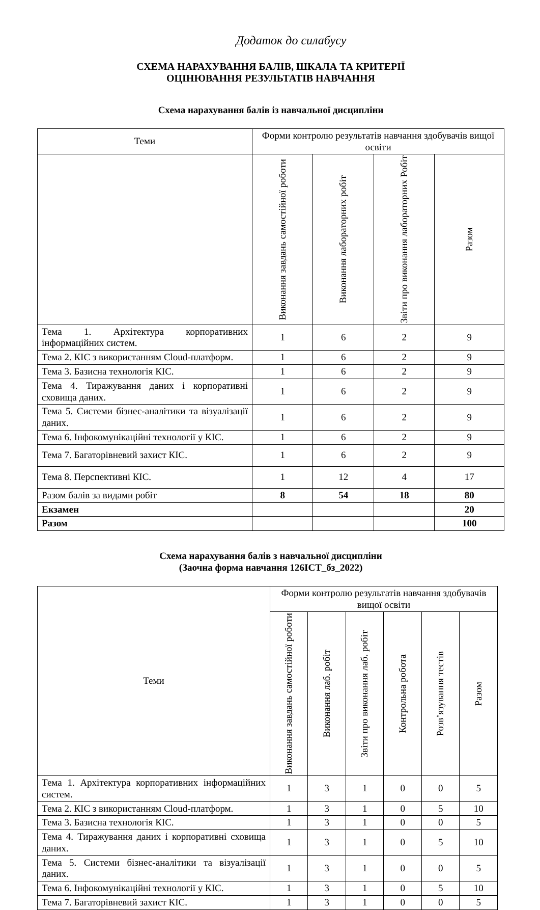Додаток до силабусу
СХЕМА НАРАХУВАННЯ БАЛІВ, ШКАЛА ТА КРИТЕРІЇ
ОЦІНЮВАННЯ РЕЗУЛЬТАТІВ НАВЧАННЯ
Схема нарахування балів із навчальної дисципліни
| Теми | Форми контролю результатів навчання здобувачів вищої освіти | | | |
| --- | --- | --- | --- | --- |
| | Виконання завдань самостійної роботи | Виконання лабораторних робіт | Звіти про виконання лабораторних Робіт | Разом |
| Тема 1. Архітектура корпоративних інформаційних систем. | 1 | 6 | 2 | 9 |
| Тема 2. КІС з використанням Cloud-платформ. | 1 | 6 | 2 | 9 |
| Тема 3. Базисна технологія КІС. | 1 | 6 | 2 | 9 |
| Тема 4. Тиражування даних і корпоративні сховища даних. | 1 | 6 | 2 | 9 |
| Тема 5. Системи бізнес-аналітики та візуалізації даних. | 1 | 6 | 2 | 9 |
| Тема 6. Інфокомунікаційні технології у КІС. | 1 | 6 | 2 | 9 |
| Тема 7. Багаторівневий захист КІС. | 1 | 6 | 2 | 9 |
| Тема 8. Перспективні КІС. | 1 | 12 | 4 | 17 |
| Разом балів за видами робіт | 8 | 54 | 18 | 80 |
| Екзамен | | | | 20 |
| Разом | | | | 100 |
Схема нарахування балів з навчальної дисципліни
(Заочна форма навчання 126ІСТ_бз_2022)
| Теми | Форми контролю результатів навчання здобувачів вищої освіти | | | | | |
| --- | --- | --- | --- | --- | --- | --- |
| | Виконання завдань самостійної роботи | Виконання лаб. робіт | Звіти про виконання лаб. робіт | Контрольна робота | Розв’язування тестів | Разом |
| Тема 1. Архітектура корпоративних інформаційних систем. | 1 | 3 | 1 | 0 | 0 | 5 |
| Тема 2. КІС з використанням Cloud-платформ. | 1 | 3 | 1 | 0 | 5 | 10 |
| Тема 3. Базисна технологія КІС. | 1 | 3 | 1 | 0 | 0 | 5 |
| Тема 4. Тиражування даних і корпоративні сховища даних. | 1 | 3 | 1 | 0 | 5 | 10 |
| Тема 5. Системи бізнес-аналітики та візуалізації даних. | 1 | 3 | 1 | 0 | 0 | 5 |
| Тема 6. Інфокомунікаційні технології у КІС. | 1 | 3 | 1 | 0 | 5 | 10 |
| Тема 7. Багаторівневий захист КІС. | 1 | 3 | 1 | 0 | 0 | 5 |